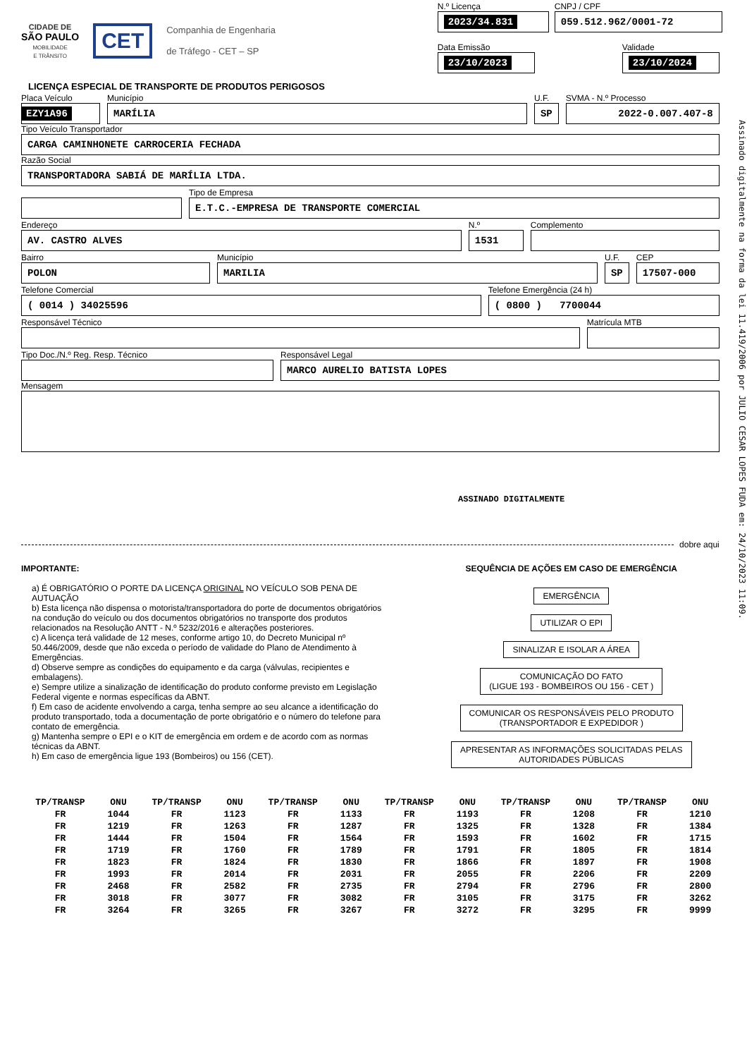CIDADE DE
SÃO PAULO
MOBILIDADE
E TRÂNSITO
CET
Companhia de Engenharia
de Tráfego - CET – SP
N.º Licença
2023/34.831
CNPJ / CPF
059.512.962/0001-72
Data Emissão
23/10/2023
Validade
23/10/2024
LICENÇA ESPECIAL DE TRANSPORTE DE PRODUTOS PERIGOSOS
Placa Veículo
EZY1A96
Município
MARÍLIA
U.F.
SP
SVMA - N.º Processo
2022-0.007.407-8
Tipo Veículo Transportador
CARGA CAMINHONETE CARROCERIA FECHADA
Razão Social
TRANSPORTADORA SABIÁ DE MARÍLIA LTDA.
Tipo de Empresa
E.T.C.-EMPRESA DE TRANSPORTE COMERCIAL
Endereço
AV. CASTRO ALVES
N.º
1531
Complemento
Bairro
POLON
Município
MARILIA
U.F.
SP
CEP
17507-000
Telefone Comercial
( 0014 ) 34025596
Telefone Emergência (24 h)
( 0800 ) 7700044
Responsável Técnico Matrícula MTB
Tipo Doc./N.º Reg. Resp. Técnico
Responsável Legal
MARCO AURELIO BATISTA LOPES
Mensagem
ASSINADO DIGITALMENTE
dobre aqui
IMPORTANTE:
a) É OBRIGATÓRIO O PORTE DA LICENÇA ORIGINAL NO VEÍCULO SOB PENA DE AUTUAÇÃO
b) Esta licença não dispensa o motorista/transportadora do porte de documentos obrigatórios na condução do veículo ou dos documentos obrigatórios no transporte dos produtos relacionados na Resolução ANTT - N.º 5232/2016 e alterações posteriores.
c) A licença terá validade de 12 meses, conforme artigo 10, do Decreto Municipal nº 50.446/2009, desde que não exceda o período de validade do Plano de Atendimento à Emergências.
d) Observe sempre as condições do equipamento e da carga (válvulas, recipientes e embalagens).
e) Sempre utilize a sinalização de identificação do produto conforme previsto em Legislação Federal vigente e normas específicas da ABNT.
f) Em caso de acidente envolvendo a carga, tenha sempre ao seu alcance a identificação do produto transportado, toda a documentação de porte obrigatório e o número do telefone para contato de emergência.
g) Mantenha sempre o EPI e o KIT de emergência em ordem e de acordo com as normas técnicas da ABNT.
h) Em caso de emergência ligue 193 (Bombeiros) ou 156 (CET).
SEQUÊNCIA DE AÇÕES EM CASO DE EMERGÊNCIA
EMERGÊNCIA
UTILIZAR O EPI
SINALIZAR E ISOLAR A ÁREA
COMUNICAÇÃO DO FATO
(LIGUE 193 - BOMBEIROS OU 156 - CET )
COMUNICAR OS RESPONSÁVEIS PELO PRODUTO
(TRANSPORTADOR E EXPEDIDOR )
APRESENTAR AS INFORMAÇÕES SOLICITADAS PELAS
AUTORIDADES PÚBLICAS
| TP/TRANSP | ONU | TP/TRANSP | ONU | TP/TRANSP | ONU | TP/TRANSP | ONU | TP/TRANSP | ONU | TP/TRANSP | ONU |
| --- | --- | --- | --- | --- | --- | --- | --- | --- | --- | --- | --- |
| FR | 1044 | FR | 1123 | FR | 1133 | FR | 1193 | FR | 1208 | FR | 1210 |
| FR | 1219 | FR | 1263 | FR | 1287 | FR | 1325 | FR | 1328 | FR | 1384 |
| FR | 1444 | FR | 1504 | FR | 1564 | FR | 1593 | FR | 1602 | FR | 1715 |
| FR | 1719 | FR | 1760 | FR | 1789 | FR | 1791 | FR | 1805 | FR | 1814 |
| FR | 1823 | FR | 1824 | FR | 1830 | FR | 1866 | FR | 1897 | FR | 1908 |
| FR | 1993 | FR | 2014 | FR | 2031 | FR | 2055 | FR | 2206 | FR | 2209 |
| FR | 2468 | FR | 2582 | FR | 2735 | FR | 2794 | FR | 2796 | FR | 2800 |
| FR | 3018 | FR | 3077 | FR | 3082 | FR | 3105 | FR | 3175 | FR | 3262 |
| FR | 3264 | FR | 3265 | FR | 3267 | FR | 3272 | FR | 3295 | FR | 9999 |
Assinado digitalmente na forma da lei 11.419/2006 por JULIO CESAR LOPES FUDA em: 24/10/2023 11:09.